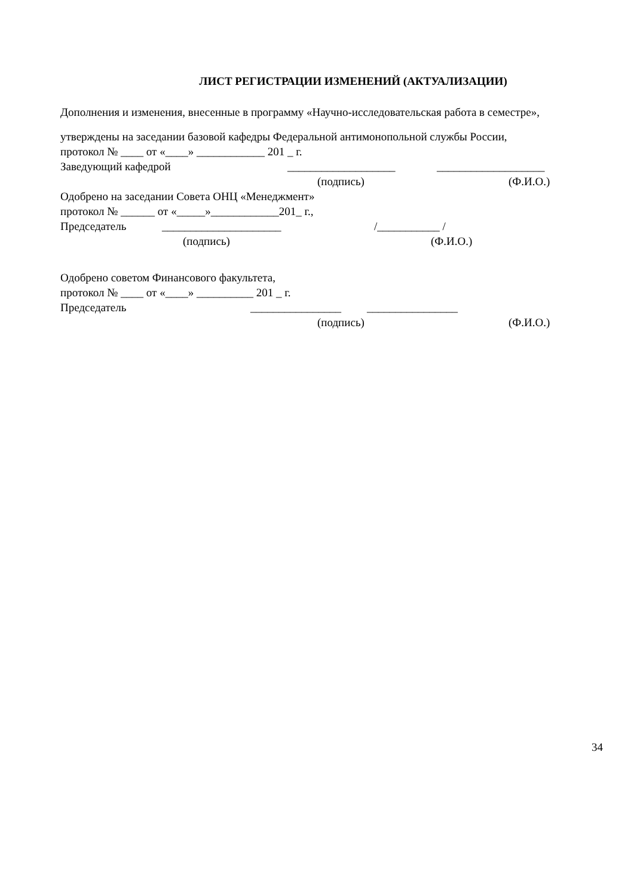ЛИСТ РЕГИСТРАЦИИ ИЗМЕНЕНИЙ (АКТУАЛИЗАЦИИ)
Дополнения и изменения, внесенные в программу «Научно-исследовательская работа в семестре»,
утверждены на заседании базовой кафедры Федеральной антимонопольной службы России,
протокол № ____ от «____» ____________ 201 _ г.
Заведующий кафедрой ___________________ ___________________
(подпись) (Ф.И.О.)
Одобрено на заседании Совета ОНЦ «Менеджмент»
протокол № ______ от «_____»____________201_ г.,
Председатель _____________________ /___________ /
(подпись) (Ф.И.О.)
Одобрено советом Финансового факультета,
протокол № ____ от «____» __________ 201 _ г.
Председатель ________________ ________________
(подпись) (Ф.И.О.)
34